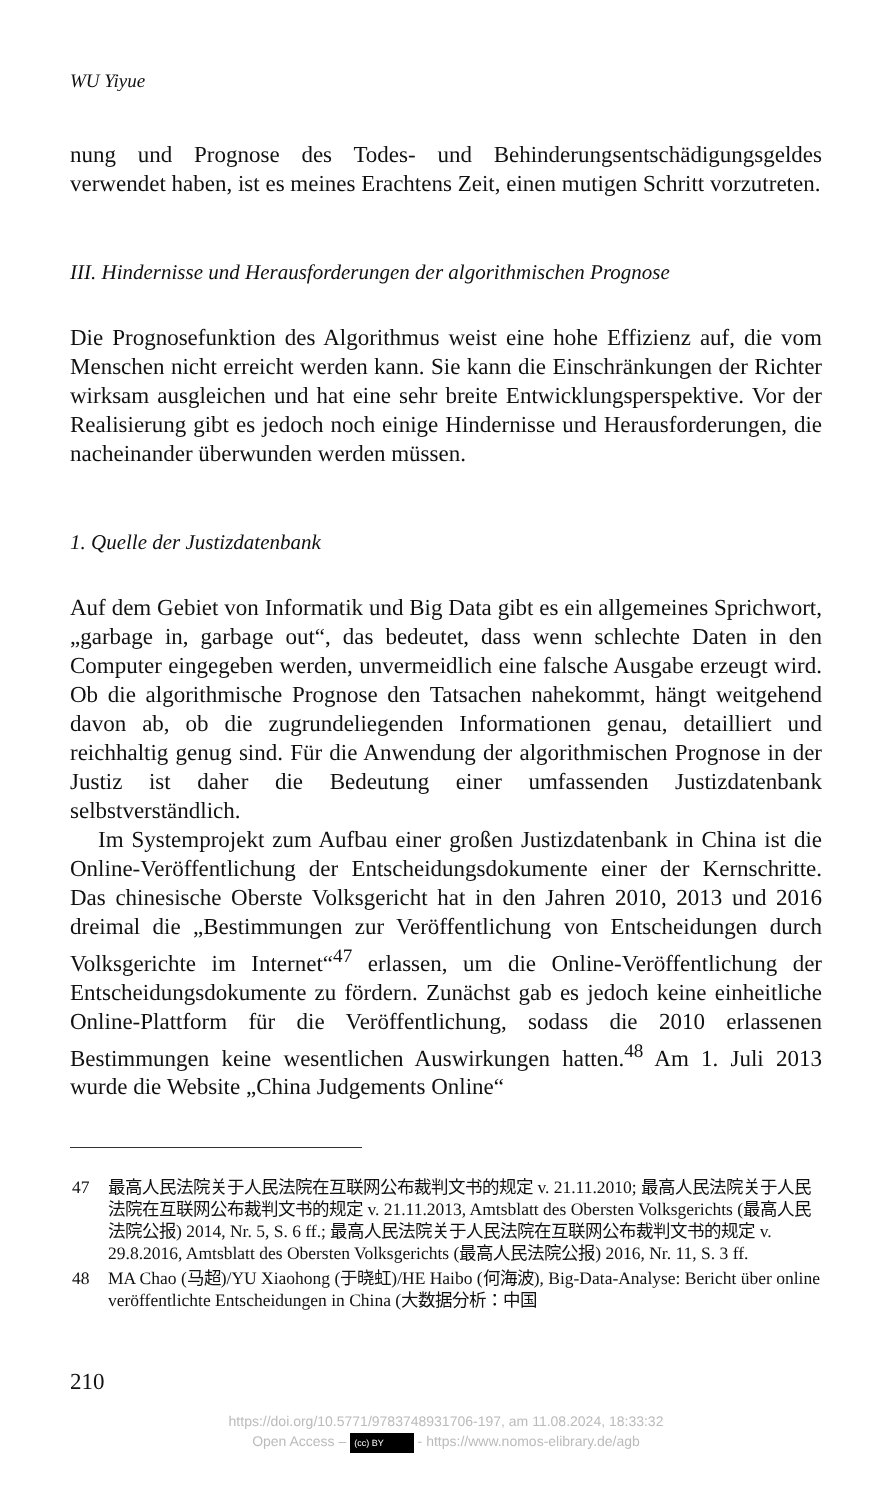WU Yiyue
nung und Prognose des Todes- und Behinderungsentschädigungsgeldes verwendet haben, ist es meines Erachtens Zeit, einen mutigen Schritt vorzutreten.
III. Hindernisse und Herausforderungen der algorithmischen Prognose
Die Prognosefunktion des Algorithmus weist eine hohe Effizienz auf, die vom Menschen nicht erreicht werden kann. Sie kann die Einschränkungen der Richter wirksam ausgleichen und hat eine sehr breite Entwicklungsperspektive. Vor der Realisierung gibt es jedoch noch einige Hindernisse und Herausforderungen, die nacheinander überwunden werden müssen.
1. Quelle der Justizdatenbank
Auf dem Gebiet von Informatik und Big Data gibt es ein allgemeines Sprichwort, „garbage in, garbage out“, das bedeutet, dass wenn schlechte Daten in den Computer eingegeben werden, unvermeidlich eine falsche Ausgabe erzeugt wird. Ob die algorithmische Prognose den Tatsachen nahekommt, hängt weitgehend davon ab, ob die zugrundeliegenden Informationen genau, detailliert und reichhaltig genug sind. Für die Anwendung der algorithmischen Prognose in der Justiz ist daher die Bedeutung einer umfassenden Justizdatenbank selbstverständlich.
Im Systemprojekt zum Aufbau einer großen Justizdatenbank in China ist die Online-Veröffentlichung der Entscheidungsdokumente einer der Kernschritte. Das chinesische Oberste Volksgericht hat in den Jahren 2010, 2013 und 2016 dreimal die „Bestimmungen zur Veröffentlichung von Entscheidungen durch Volksgerichte im Internet“<sup>47</sup> erlassen, um die Online-Veröffentlichung der Entscheidungsdokumente zu fördern. Zunächst gab es jedoch keine einheitliche Online-Plattform für die Veröffentlichung, sodass die 2010 erlassenen Bestimmungen keine wesentlichen Auswirkungen hatten.<sup>48</sup> Am 1. Juli 2013 wurde die Website „China Judgements Online“
47 最高人民法院关于人民法院在互联网公布裁判文书的规定 v. 21.11.2010; 最高人民法院关于人民法院在互联网公布裁判文书的规定 v. 21.11.2013, Amtsblatt des Obersten Volksgerichts (最高人民法院公报) 2014, Nr. 5, S. 6 ff.; 最高人民法院关于人民法院在互联网公布裁判文书的规定 v. 29.8.2016, Amtsblatt des Obersten Volksgerichts (最高人民法院公报) 2016, Nr. 11, S. 3 ff.
48 MA Chao (马超)/YU Xiaohong (于晓虹)/HE Haibo (何海波), Big-Data-Analyse: Bericht über online veröffentlichte Entscheidungen in China (大数据分析：中国
210
https://doi.org/10.5771/9783748931706-197, am 11.08.2024, 18:33:32
Open Access – (cc) BY - https://www.nomos-elibrary.de/agb